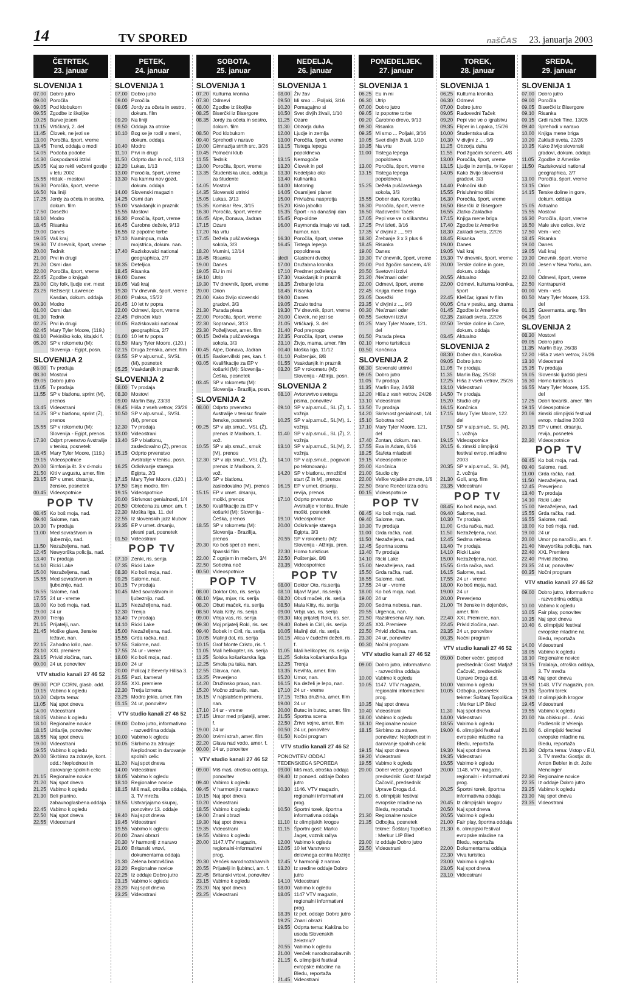14
TV SPORED
našČAS
23. januarja 2003
ČETRTEK,
23. januar
SLOVENIJA 1
07.00 Dobro jutro
09.00 Poročila
09.05 Pod klobukom
09.55 Zgodbe iz školjke
10.25 Barve jeseni
11.15 Vrtičkarji, 2. del
11.45 Človek, ne jezi se
13.00 Poročila, šport, vreme
13.45 Trend, oddaja o modi
14.05 Podoba podobe
14.30 Gospodarski izzivi
15.05 Kaj so rekli večerni gostje v letu 2002
15.55 Hidak - mostovi
16.30 Poročila, šport, vreme
16.50 Na liniji
17.25 Jordy za očeta in sestro, dokum. film
17.50 Dosežki
18.10 Modro
18.45 Risanka
19.00 Danes
19.05 Vaš kraj
19.30 TV dnevnik, šport, vreme
20.00 Tednik
21.00 Prvi in drugi
21.20 Osmi dan
22.00 Poročila, šport, vreme
22.45 Zgodbe o knjigah
23.00 City folk, ljudje evr. mest
23.25 Režiserji: Lawrence Kasdan, dokum. oddaja
00.30 Modro
01.00 Osmi dan
01.30 Tednik
02.25 Prvi in drugi
02.45 Mary Tyler Moore, (119.)
03.10 Pekinško kolo, kitajski f.
05.20 SP v rokometu (M): Slovenija - Egipt, posn.
SLOVENIJA 2
08.00 Tv prodaja
08.30 Mostovi
09.05 Dobro jutro
11.05 Tv prodaja
11.55 SP v biatlonu, sprint (M), prenos
13.45 Videostrani
14.25 SP v biatlonu, sprint (Ž), prenos
15.55 SP v rokometu (M): Slovenija - Egipt, prenos
17.30 Odprt prvenstvo Avstralije v tenisu, posnetek
18.45 Mary Tyler Moore, (119.)
19.15 Videospotnice
20.00 Simfonija št. 3 v d-molu
21.50 Kiti v avgustu, amer. film
23.15 EP v umet. drsanju, ženske, posnetek
00.45 Videospotnice
POP TV
08.45 Ko boš moja, nad.
09.40 Salome, nan.
10.30 Tv prodaja
11.00 Med sovraštvom in ljubeznijo, nad.
11.50 Nezaželjena, nad.
12.45 Newyorška policija, nad.
13.40 Tv prodaja
14.10 Ricki Lake
15.00 Nezaželjena, nad.
15.55 Med sovraštvom in ljubeznijo, nad.
16.55 Salome, nad.
17.55 24 ur - vreme
18.00 Ko boš moja, nad.
19.00 24 ur
20.00 Trenja
21.15 Prijatelji, nan.
21.45 Moške glave, ženske težave, nan.
22.15 Zahodno krilo, nan.
23.10 XXL premiere
23.15 Privid zločina, nan.
00.00 24 ur, ponovitev
VTV studio kanali 27 46 52
09.00 POP CORN, glasb. odd.
10.15 Vabimo k ogledu
10.20 Odprta tema:
11.05 Naj spot dneva
14.00 Videostrani
18.05 Vabimo k ogledu
18.10 Regionalne novice
18.15 Uršarije, ponovitev
18.55 Naj spot dneva
19.00 Videostrani
19.55 Vabimo k ogledu
20.00 Skrbimo za zdravje, kont. odd.: Neplodnost in darovanje spolnih celic
21.15 Regionalne novice
21.20 Naj spot dneva
21.25 Vabimo k ogledu
21.30 Beli pianino, zabavnoglasbena oddaja
22.45 Vabimo k ogledu
22.50 Naj spot dneva
22.55 Videostrani
PETEK,
24. januar
SLOVENIJA 1
07.00 Dobro jutro
09.00 Poročila
09.05 Jordy za očeta in sestro, dokum. film
09.20 Na liniji
09.50 Oddaja za otroke
10.10 Bog se je rodil v meni, dokum. oddaja
10.40 Modro
11.10 Prvi in drugi
11.50 Odprto dan in noč, 1/13
12.20 Lukas, 1/13
13.00 Poročila, šport, vreme
13.30 Na kamnu nov gozd, dokum. oddaja
14.00 Slovenski magazin
14.25 Osmi dan
15.00 Vsakdanjik in praznik
15.55 Mostovi
16.30 Poročila, šport, vreme
16.45 Čarobne dežele, 9/13
16.55 Iz popotne torbe
17.10 Naminpua, mala mojstrica, dokum. nan.
17.40 Raziskovalci national geographica, 2/7
18.35 Deteljica
18.45 Risanka
19.00 Danes
19.05 Vaš kraj
19.30 TV dnevnik, šport, vreme
20.00 Praksa, 15/22
20.45 10 let tv popra
22.00 Odmevi, šport, vreme
22.45 Polnočni klub
00.05 Raziskovalci national geographica, 2/7
01.00 10 let tv popra
01.50 Mary Tyler Moore, (120.)
02.15 Druga ženska, amer. film
03.55 SP v alp.smuč., SVSL (M), posnetek
05.25 Vsakdanjik in praznik
SLOVENIJA 2
08.00 Tv prodaja
08.30 Mostovi
09.00 Marlin Bay, 23/38
09.45 Hiša z vseh vetrov, 23/26
10.50 SP v alp.smuč., SVSL (M), prenos
12.30 Tv prodaja
13.00 Videostrani
13.40 SP v biatlonu, zasledovalno (Ž), prenos
15.15 Odprto prvenstvo Avstralije v tenisu, posn.
16.25 Odkrivanje starega Egipta, 2/3
17.15 Mary Tyler Moore, (120.)
17.50 Sinje modro, film
19.15 Videospotnice
20.00 Skrivnost genialnosti, 1/4
20.50 Oblečena za umor, am. f.
22.30 Moška liga, 11. del
22.55 Iz slovenskih jazz klubov
23.35 EP v umet. drsanju, plesni pari, posnetek
01.50 Videostrani
POP TV
07.10 Zenki, ris. serija
07.35 Ricki Lake
08.30 Ko boš moja, nad.
09.25 Salome, nad.
10.15 Tv prodaja
10.45 Med sovraštvom in ljubeznijo, nad.
11.35 Nezaželjena, nad.
12.30 Trenja
13.40 Tv prodaja
14.10 Ricki Lake
15.00 Nezaželjena, nad.
15.55 Grda račka, nad.
17.55 Salome, nad.
17.55 24 ur - vreme
18.00 Ko boš moja, nad.
19.00 24 ur
20.00 Policaj z Beverly Hillsa 3.
21.55 Pazi, kamera!
22.55 XXL premiere
22.30 Tretja izmena
23.25 Modro jeklo, amer. film
01.15 24 ur, ponovitev
VTV studio kanali 27 46 52
09.00 Dobro jutro, informativno - razvedrilna oddaja
10.00 Vabimo k ogledu
10.05 Skrbimo za zdravje: Neplodnost in darovanje spolnih celic
11.20 Naj spot dneva
14.00 Videostrani
18.05 Vabimo k ogledu
18.10 Regionalne novice
18.15 Miš maš, otroška oddaja, 3. TV mreža
18.55 Ustvarjajamo skupaj, ponovitev 13. oddaje
19.40 Naj spot dneva
19.45 Videostrani
19.55 Vabimo k ogledu
20.00 Znani obrazi
20.30 V harmoniji z naravo
21.00 Britanski vrtovi, dokumentarna oddaja
21.30 Zelena bratovščina
22.20 Regionalne novice
22.25 Iz oddaje Dobro jutro
23.15 Vabimo k ogledu
23.20 Naj spot dneva
23.25 Videostrani
SOBOTA,
25. januar
SLOVENIJA 1
07.20 Kulturna kronika
07.30 Odmevi
08.00 Zgodbe iz školjke
08.25 Biserčki iz Bisergore
08.35 Jordy za očeta in sestro, dokum. film
08.50 Pod klobukom
09.40 Sprehodi v naravo
10.00 Gimnazija strtih src, 3/26
10.45 Polnočni klub
11.55 Tednik
13.00 Poročila, šport, vreme
13.35 Študentska ulica, oddaja za študente
14.05 Mostovi
14.35 Slovenski utrinki
15.05 Lukas, 3/13
15.35 Komisar Rex, 3/15
16.30 Poročila, šport, vreme
16.45 Alpe, Donava, Jadran
17.15 Ozare
17.20 Na vrtu
17.45 Dežela puščavskega sokola, 3/3
18.20 Mumini, 12/14
18.45 Risanka
19.00 Danes
19.05 EU in mi
19.10 Utrip
19.30 TV dnevnik, šport, vreme
20.00 Orion
21.00 Kako živijo slovenski gradovi, 3/3
21.30 Parada plesa
22.00 Poročila, šport, vreme
22.30 Sopranovi, 3/13
23.30 Poželjivost, amer. film
00.15 Dežela puščavskega sokola, 3/3
00.45 Alpe, Donava, Jadran
01.15 Baskervillski pes, kan. f.
03.05 Kvalifikacije za EP v košarki (M): Slovenija - Češka, posnetek
03.45 SP v rokometu (M): Slovenija - Brazilija, posn.
SLOVENIJA 2
08.00 Odprto prvenstvo Avstralije v tenisu: finale ženske, posnetek
09.25 SP v alp.smuč., VSL (Ž), prenos iz Maribora, 1. vož.
10.55 SP v alp.smuč., smuk (M), prenos
12.30 SP v alp.smuč., VSL (Ž), prenos iz Maribora, 2. vož.
13.40 SP v biatlonu, zasledovalno (M), prenos
15.15 EP v umet. drsanju, moški, prenos
16.50 Kvalifikacije za EP v košarki (M): Slovenija - Češka, prenos
18.55 SP v rokometu (M): Slovenija - Brazilija, prenos
20.30 Ko boš spet ob meni, španski film
22.00 Z ognjem in mečem, 3/4
22.50 Sobotna noč
00.50 Videospotnice
POP TV
08.00 Doktor Oto, ris. serija
08.10 Mjav, mjav, ris. serija
08.20 Obuti maček, ris. serija
08.50 Mala Kitty, ris. serija
09.00 Vrbja vas, ris. serija
09.30 Moj prijatelj Roki, ris. ser.
09.40 Bobek in Ciril, ris. serija
10.05 Malinji dol, ris. serija
10.15 Grof Monte Cristo, ris. f.
11.05 Mali helikopter, ris. serija
11.25 Šolska košarkarska liga
12.25 Smola pa taka, nan.
12.55 Glavca, nan.
13.25 Preverjeno
14.20 Družinsko pravo, nan.
15.20 Močno zdravilo, nan.
16.15 V najslabšem primeru, nan.
17.10 24 ur - vreme
17.15 Umor med prijatelji, amer. f.
19.00 24 ur
20.00 Izvirni strah, amer. film
22.20 Glava nad vodo, amer. f.
00.00 24 ur, ponovitev
VTV studio kanali 27 46 52
09.00 Miš maš, otroška oddaja, ponovitev
09.40 Vabimo k ogledu
09.45 V harmoniji z naravo
10.15 Naj spot dneva
10.20 Videostrani
18.55 Vabimo k ogledu
19.00 Znani obrazi
19.30 Naj spot dneva
19.35 Videostrani
19.55 Vabimo k ogledu
20.00 1147.VTV magazin, regionalni-informativni prog.
20.30 Venček narodnozabavnih
20.55 Prijatelji in ljubimci, am. f.
22.45 Britanski vrtovi, ponovitev
23.15 Vabimo k ogledu
23.20 Naj spot dneva
23.25 Videostrani
NEDELJA,
26. januar
SLOVENIJA 1
08.00 Živ žav
09.50 Mi smo ... Poljaki, 3/16
10.20 Pomagajmo si
10.50 Svet divjih živali, 1/10
11.25 Ozare
11.30 Obzorja duha
12.00 Ljudje in zemlja
13.00 Poročila, šport, vreme
13.15 Tistega lepega popoldneva
13.15 Nemogoče
13.20 Človek in pol
13.30 Nedeljsko oko
13.40 Kulinarika
14.00 Motoring
14.05 Osamljeni planet
15.00 Privlačna nasprotja
15.20 Kislo jabolko
15.35 Šport - na današnji dan
15.45 Pop-oldne
16.00 Raymonda imajo vsi radi, humor. nan.
16.30 Poročila, šport, vreme
16.45 Tistega lepega popoldneva
sledi Glasbeni dvoboj
17.00 Družabna kronika
17.10 Predmet poželenja
17.30 Vsakdanjik in praznik
18.35 Žrebanje lota
18.45 Risanka
19.00 Danes
19.05 Zrcalo tedna
19.30 TV dnevnik, šport, vreme
20.00 Človek, ne jezi se
21.05 Vrtičkarji, 3. del
21.40 Pod preprogo
22.35 Poročila, šport, vreme
23.10 Živjo, mama, amer. film
00.40 Moška liga, 11/12
01.10 Poštenjak, 8/8
01.55 Vsakdanjik in praznik
03.20 SP v rokometu (M): Slovenija - Alžirija, posn.
SLOVENIJA 2
08.10 Avtorswtvo svetega pisma, ponovitev
09.10 SP v alp.smuč., SL (Ž), 1. vožnja
10.25 SP v alp.smuč., SL(M), 1. vožnja
11.40 SP v alp.smuč., SL (Ž), 2. vožnja
13.10 SP v alp.smuč., SL(M), 2. vožnja
14.10 SP v alp.smuč., pogovori po tekmovanju
14.20 SP v biatlonu, množični start (Ž in M), prenos
16.15 EP v umet. drsanju, revija, prenos
17.10 Odprto prvenstvo Avstralije v tenisu, finale moški, posnetek
19.10 Videospotnice
20.00 Odkrivanje starega Egipta, 3/3
20.55 SP v rokometu (M): Slovenija - Alžirija, pren.
22.30 Homo turisticus
22.50 Poštenjak, 8/8
23.35 Videospotnice
POP TV
08.00 Doktor Oto, ris.serija
08.10 Mjav! Mjav!, ris.serija
08.20 Obuti maček, ris. serija
08.50 Mala Kitty, ris. serija
09.00 Vrbja vas, ris. serija
09.30 Moj prijatelj Roki, ris. ser.
09.40 Bobek in Ciril, ris. serija
10.05 Malinji dol, ris. serija
10.15 Alica v čudežni deželi, ris. f.
11.05 Mali helikopter, ris. serija
11.25 Šolska košarkarska liga
12.25 Trenja
13.35 Nevihta, amer. film
15.20 Umor, nan.
16.15 Na deželi je lepo, nan.
17.10 24 ur - vreme
17.15 Težka družina, amer. film
19.00 24 ur
20.00 Butec in butec, amer. film
21.55 Športna scena
22.50 Žrtve vojne, amer. film
00.50 24 ur, ponovitev
01.50 Nočni program
VTV studio kanali 27 46 52
PONOVITEV ODDAJ TEDENSKEGA SPOREDA
09.00 Miš maš, otroška oddaja
09.40 Iz ponoed. oddaje Dobro jutro
10.30 1146. VTV magazin, regionalni informativni prog.
10.50 Športni torek, športna informativna oddaja
11.10 Iz olimpijskih krogov
11.15 Športni gost: Marko Jager, voznik rallya
12.00 Vabimo k ogledu
12.05 10 let Varstveno delovnega centra Mozirje
12.45 V harmoniji z naravo
13.20 Iz sredine oddaje Dobro jutro
14.10 Videostrani
18.00 Vabimo k ogledu
18.05 1147 VTV magazin, regionalni informativni prog.
18.35 Iz pet. oddaje Dobro jutro
19.25 Znani obrazi
19.55 Odprta tema: Kakšna bo usoda Slovenskih železnic?
20.55 Vabimo k ogledu
21.00 Venček narodnozabavnih
21.15 6. olimpijski festival evropske mladine na Bledu, reportaža
21.45 Videostrani
PONEDELJEK,
27. januar
SLOVENIJA 1
06.25 Eu in mi
06.30 Utrip
07.00 Dobro jutro
09.05 Iz popotne torbe
09.20 Čarobno drevo, 9/13
09.30 Risanka
09.35 Mi smo ... Poljaki, 3/16
10.05 Svet divjih živali, 1/10
10.35 Na vrtu
11.00 Tistega lepega popoldneva
13.00 Poročila, šport, vreme
13.15 Tistega lepega popoldneva
15.25 Dežela puščavskega sokola, 3/3
15.55 Dober dan, Koroška
16.30 Poročila, šport, vreme
16.50 Radovedni Taček
17.05 Pepi vse ve o slikarstvu
17.25 Prvi izleti, 3/16
17.35 V divjini z ..., 9/9
18.30 Žrebanje 3 x 3 plus 6
18.45 Risanka
19.00 Danes
19.30 TV dnevnik, šport, vreme
20.00 Pod žgočim soncem, 4/8
20.50 Svetovni izzivi
21.20 /Ne/znani oder
22.00 Odmevi, šport, vreme
22.45 Knjiga mene briga
23.05 Dosežki
23.35 V divjini z ..., 9/9
00.30 /Ne/znani oder
00.55 Svetovni izzivi
01.25 Mary Tyler Moore, 121. del
01.50 Parada plesa
02.10 Homo turisticus
03.50 Končnica
SLOVENIJA 2
08.30 Slovenski utrinki
09.05 Dobro jutro
11.05 Tv prodaja
11.35 Marlin Bay, 24/38
12.20 Hiša z vseh vetrov, 24/26
13.10 Videostrani
13.50 Tv prodaja
14.20 Skrivnost genialnosti, 1/4
15.10 Sobotna noč
17.10 Mary Tyler Moore, 121. del
17.40 Žontan, dokum. nan.
17.55 Eva in Adam, 6/16
18.25 Štafeta mladosti
19.15 Videospotnice
20.00 Končnica
21.00 Studio city
22.00 Velike vojaške zmote, 1/6
22.50 Brane Rončel izza odra
00.15 Videospotnice
POP TV
08.45 Ko boš moja, nad.
09.40 Salome, nan.
10.30 Tv prodaja
11.00 Grda račka, nad.
11.50 Nezaželjena, nad.
12.45 Športna scena
13.40 Tv prodaja
14.10 Ricki Lake
15.00 Nezaželjena, nad.
15.50 Grda račka, nad.
16.55 Salome, nad.
17.55 24 ur - vreme
18.00 Ko boš moja, nad.
19.00 24 ur
20.00 Sedma nebesa, nan.
20.55 Urgenca, nan.
21.50 Razstresena Ally, nan.
22.45 XXL Premiere
22.50 Privid zločina, nan.
23.30 24 ur, ponovitev
00.30 Nočni program
VTV studio kanali 27 46 52
09.00 Dobro jutro, informativno - razvedrilna oddaja
10.00 Vabimo k ogledu
10.05 1147. VTV magazin, regionalni informativni prog.
10.35 Naj spot dneva
10.40 Videostrani
18.00 Vabimo k ogledu
18.10 Regionalne novice
18.15 Skrbimo za zdrave, ponovitev: Neplodnost in darovanje spolnih celic
19.15 Naj spot dneva
19.20 Videostrani
19.55 Vabimo k ogledu
20.00 Dober večer, gospod predsednik: Gost: Matjaž Čačovič, predsednik Uprave Droga d.d.
21.00 6. olimpijski festival evropske mladine na Bledu, reportaža
21.30 Regionalne novice
21.35 Odbojka, posnetek tekme: Šoštanj Topolšica : Merkur LIP Bled
23.00 Iz oddaje Dobro jutro
23.50 Videostrani
TOREK,
28. januar
SLOVENIJA 1
06.25 Kulturna kronika
06.30 Odmevi
07.00 Dobro jutro
09.05 Radovedni Taček
09.20 Pepi vse ve o igralstvu
09.35 Fliper in Lopaka, 15/26
10.00 Študentska ulica
10.30 V divjini z ..., 9/9
11.25 Obzorja duha
11.55 Pod žgočim soncem, 4/8
13.00 Poročila, šport, vreme
13.15 Ljudje in zemlja, tv Koper
14.05 Kako živijo slovenski gradovi, 3/3
14.40 Polnočni klub
15.55 Prisluhnimo tišini
16.30 Poročila, šport, vreme
16.50 Biserčki iz Bisergore
16.55 Zlatko Zakladko
17.15 Knjiga mene briga
17.40 Zgodbe iz Amerike
18.30 Zakladi sveta, 22/26
18.45 Risanka
19.00 Danes
19.05 Vaš kraj
19.30 TV dnevnik, šport, vreme
20.00 Terske doline in gore, dokum. oddaja
20.55 Aktualno
22.00 Odmevi, kulturna kronika, šport
22.45 Kleščar, igrani tv film
00.05 Črta v pesku, ang. drama
01.45 Zgodbe iz Amerike
02.35 Zakladi sveta, 22/26
02.50 Terske doline in Core, dokum. oddaja
03.45 Aktualno
SLOVENIJA 2
08.30 Dober dan, Koroška
09.05 Dobro jutro
11.05 Tv prodaja
11.35 Marlin Bay, 25/38
12.25 Hiša z vseh vetrov, 25/26
13.10 Videostrani
14.50 Tv prodaja
15.20 Studio city
16.15 Končnica
17.15 Mary Tyler Moore, 122. del
17.50 SP v alp.smuč., SL (M), 1. vožnja
19.15 Videospotnice
20.15 6. zimski olimpijski festival evrop. mladine 2003
20.35 SP v alp.smuč., SL (M), 2. vožnja
21.30 Goli, ang. film
23.35 Videostrani
POP TV
08.45 Ko boš moja, nad.
09.40 Salome, nad.
10.30 Tv prodaja
11.00 Grda račka, nad.
11.50 Nezaželjena, nad.
12.45 Sedma nebesa
13.40 Tv prodaja
14.10 Ricki Lake
15.00 Nezaželjena, nad.
15.55 Grda račka, nad.
16.15 Salome, nad.
17.55 24 ur - vreme
18.00 Ko boš moja, nad.
19.00 24 ur
20.00 Preverjeno
21.00 Tri ženske in dojenček, amer. film
22.40 XXL Premiere, nan.
22.45 Privid zločina, nan.
23.35 24 ur, ponovitev
00.35 Nočni program
VTV studio kanali 27 46 52
09.00 Dober večer, gospod predsednik: Gost: Matjaž Čačovič, predsednik Uprave Droga d.d.
10.00 Vabimo k ogledu
10.05 Odbojka, posnetek tekme: Šoštanj Topolšica : Merkur LIP Bled
11.30 Naj spot dneva
14.00 Videostrani
18.55 Vabimo k ogledu
19.00 6. olimpijski festival evropske mladine na Bledu, reportaža
19.30 Naj spot dneva
19.35 Videostrani
19.55 Vabimo k ogledu
20.00 1148. VTV magazin, regionalni - informativni prog.
20.25 Športni torek, športna informativna oddaja
20.45 Iz olimpijskih krogov
20.50 Naj spot dneva
20.55 Vabimo k ogledu
21.00 Fair play, športna oddaja
21.30 6. olimpijski festival evropske mladine na Bledu, reportaža
22.00 Dokumentarna oddaja
22.30 Viva turistica
23.00 Vabimo k ogledu
23.05 Naj spot dneva
23.10 Videostrani
SREDA,
29. januar
SLOVENIJA 1
07.00 Dobro jutro
09.00 Poročila
09.05 Biserčki iz Bisergore
09.10 Risanka
09.15 Grdi raček Tine, 13/26
09.40 Sprehodi v naravo
10.00 Knjiga mene briga
10.20 Zakladi sveta, 22/26
10.35 Kako živijo slovenski gradovi, dokum. oddaja
11.05 Zgodbe iz Amerike
11.50 Raziskovalci national geographica, 2/7
13.00 Poročila, šport, vreme
13.15 Orion
14.15 Terske doline in gore, dokum. oddaja
15.05 Aktualno
15.55 Mostovi
16.30 Poročila, šport, vreme
16.50 Male sive celice, kviz
17.50 Vem - več
18.45 Risanka
19.00 Danes
19.05 Vaš kraj
19.30 Dnevnik, šport, vreme
20.00 Jesen v New Yorku, am. f.
22.00 Odmevi, šport, vreme
22.50 Kontrapunkt
00.00 Vem - veš
00.50 Mary Tyler Moore, 123. del
01.15 Guvernanta, ang. film
04.35 Šport
SLOVENIJA 2
08.30 Mostovi
09.05 Dobro jutro
11.35 Marlin Bay, 26/38
12.20 Hiša z vseh vetrov, 26/26
13.10 Videostrani
15.35 Tv prodaja
16.05 Slovenski ljudski plesi
16.30 Homo turisticus
16.55 Mary Tyler Moore, 125. del
17.25 Dobri tovariši, amer. film
19.15 Videospotnice
20.06 zimski olimpijski festival evrop. mladine 2003
20.15 EP v umet. drsanju, revija, posnetek
22.30 Videospotnice
POP TV
08.45 Ko boš moja, nad.
09.40 Salome, nad.
11.00 Grda račka, nad.
11.50 Nezaželjena, nad.
12.45 Preverjeno
13.40 Tv prodaja
14.10 Ricki Lake
15.00 Nezaželjena, nad.
15.55 Grda račka, nad.
16.55 Salome, nad.
18.00 Ko boš moja, nad.
19.00 24 ur
20.00 Umor po naročilu, am. f.
21.40 Newyorška policija, nan.
22.40 XXL Premiere
22.40 Privid zločina
23.35 24 ur, ponovitev
00.35 Nočni program
VTV studio kanali 27 46 52
09.00 Dobro jutro, informativno - razvedrilna oddaja
10.00 Vabimo k ogledu
10.05 Fair play, ponovitev
10.35 Naj spot dneva
10.40 6. olimpijski festival evropske mladine na Bledu, reportaža
14.00 Videostrani
18.05 Vabimo k ogledu
18.10 Regionalne novice
18.15 Tralalaja, otroška oddaja, 3. TV mreža
18.45 Naj spot dneva
19.50 1148. VTV magazin, pon.
19.15 Športni torek
19.40 Iz olimpijskih krogov
19.45 Videostrani
19.55 Vabimo k ogledu
20.00 Na obisku pri… Anici Podlesnik iz Velenja
21.00 6. olimpijski festival evropske mladine na Bledu, reportaža
21.30 Odprta tema: Vstop v EU, 3. TV mreža: Gostja: dr. Anton Bebler in dr. Jože Mencinger
22.30 Regionalne novice
22.35 Iz oddaje Dobro jutro
23.25 Vabimo k ogledu
23.30 Naj spot dneva
23.35 Videostrani